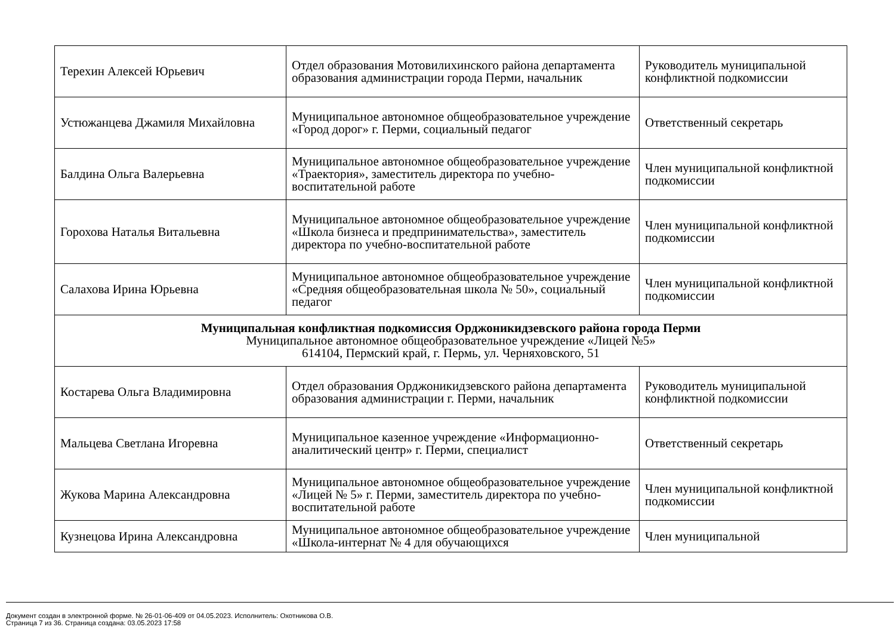| Терехин Алексей Юрьевич | Отдел образования Мотовилихинского района департамента образования администрации города Перми, начальник | Руководитель муниципальной конфликтной подкомиссии |
| Устюжанцева Джамиля Михайловна | Муниципальное автономное общеобразовательное учреждение «Город дорог» г. Перми, социальный педагог | Ответственный секретарь |
| Балдина Ольга Валерьевна | Муниципальное автономное общеобразовательное учреждение «Траектория», заместитель директора по учебно-воспитательной работе | Член муниципальной конфликтной подкомиссии |
| Горохова Наталья Витальевна | Муниципальное автономное общеобразовательное учреждение «Школа бизнеса и предпринимательства», заместитель директора по учебно-воспитательной работе | Член муниципальной конфликтной подкомиссии |
| Салахова Ирина Юрьевна | Муниципальное автономное общеобразовательное учреждение «Средняя общеобразовательная школа № 50», социальный педагог | Член муниципальной конфликтной подкомиссии |
| Муниципальная конфликтная подкомиссия Орджоникидзевского района города Перми Муниципальное автономное общеобразовательное учреждение «Лицей №5» 614104, Пермский край, г. Пермь, ул. Черняховского, 51 | | |
| Костарева Ольга Владимировна | Отдел образования Орджоникидзевского района департамента образования администрации г. Перми, начальник | Руководитель муниципальной конфликтной подкомиссии |
| Мальцева Светлана Игоревна | Муниципальное казенное учреждение «Информационно-аналитический центр» г. Перми, специалист | Ответственный секретарь |
| Жукова Марина Александровна | Муниципальное автономное общеобразовательное учреждение «Лицей № 5» г. Перми, заместитель директора по учебно-воспитательной работе | Член муниципальной конфликтной подкомиссии |
| Кузнецова Ирина Александровна | Муниципальное автономное общеобразовательное учреждение «Школа-интернат № 4 для обучающихся | Член муниципальной |
Документ создан в электронной форме. № 26-01-06-409 от 04.05.2023. Исполнитель: Охотникова О.В.
Страница 7 из 36. Страница создана: 03.05.2023 17:58